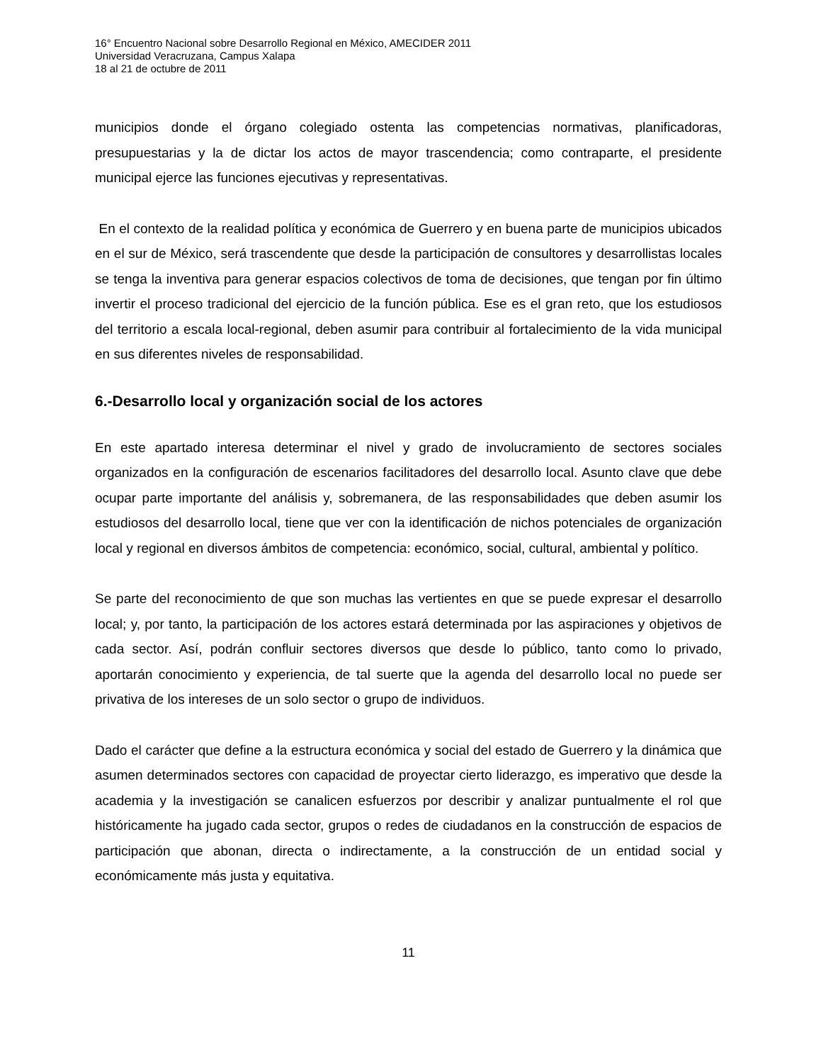16° Encuentro Nacional sobre Desarrollo Regional en México, AMECIDER 2011
Universidad Veracruzana, Campus Xalapa
18 al 21 de octubre de 2011
municipios donde el órgano colegiado ostenta las competencias normativas, planificadoras, presupuestarias y la de dictar los actos de mayor trascendencia; como contraparte, el presidente municipal ejerce las funciones ejecutivas y representativas.
En el contexto de la realidad política y económica de Guerrero y en buena parte de municipios ubicados en el sur de México, será trascendente que desde la participación de consultores y desarrollistas locales se tenga la inventiva para generar espacios colectivos de toma de decisiones, que tengan por fin último invertir el proceso tradicional del ejercicio de la función pública. Ese es el gran reto, que los estudiosos del territorio a escala local-regional, deben asumir para contribuir al fortalecimiento de la vida municipal en sus diferentes niveles de responsabilidad.
6.-Desarrollo local y organización social de los actores
En este apartado interesa determinar el nivel y grado de involucramiento de sectores sociales organizados en la configuración de escenarios facilitadores del desarrollo local. Asunto clave que debe ocupar parte importante del análisis y, sobremanera, de las responsabilidades que deben asumir los estudiosos del desarrollo local, tiene que ver con la identificación de nichos potenciales de organización local y regional en diversos ámbitos de competencia: económico, social, cultural, ambiental y político.
Se parte del reconocimiento de que son muchas las vertientes en que se puede expresar el desarrollo local; y, por tanto, la participación de los actores estará determinada por las aspiraciones y objetivos de cada sector. Así, podrán confluir sectores diversos que desde lo público, tanto como lo privado, aportarán conocimiento y experiencia, de tal suerte que la agenda del desarrollo local no puede ser privativa de los intereses de un solo sector o grupo de individuos.
Dado el carácter que define a la estructura económica y social del estado de Guerrero y la dinámica que asumen determinados sectores con capacidad de proyectar cierto liderazgo, es imperativo que desde la academia y la investigación se canalicen esfuerzos por describir y analizar puntualmente el rol que históricamente ha jugado cada sector, grupos o redes de ciudadanos en la construcción de espacios de participación que abonan, directa o indirectamente, a la construcción de un entidad social y económicamente más justa y equitativa.
11